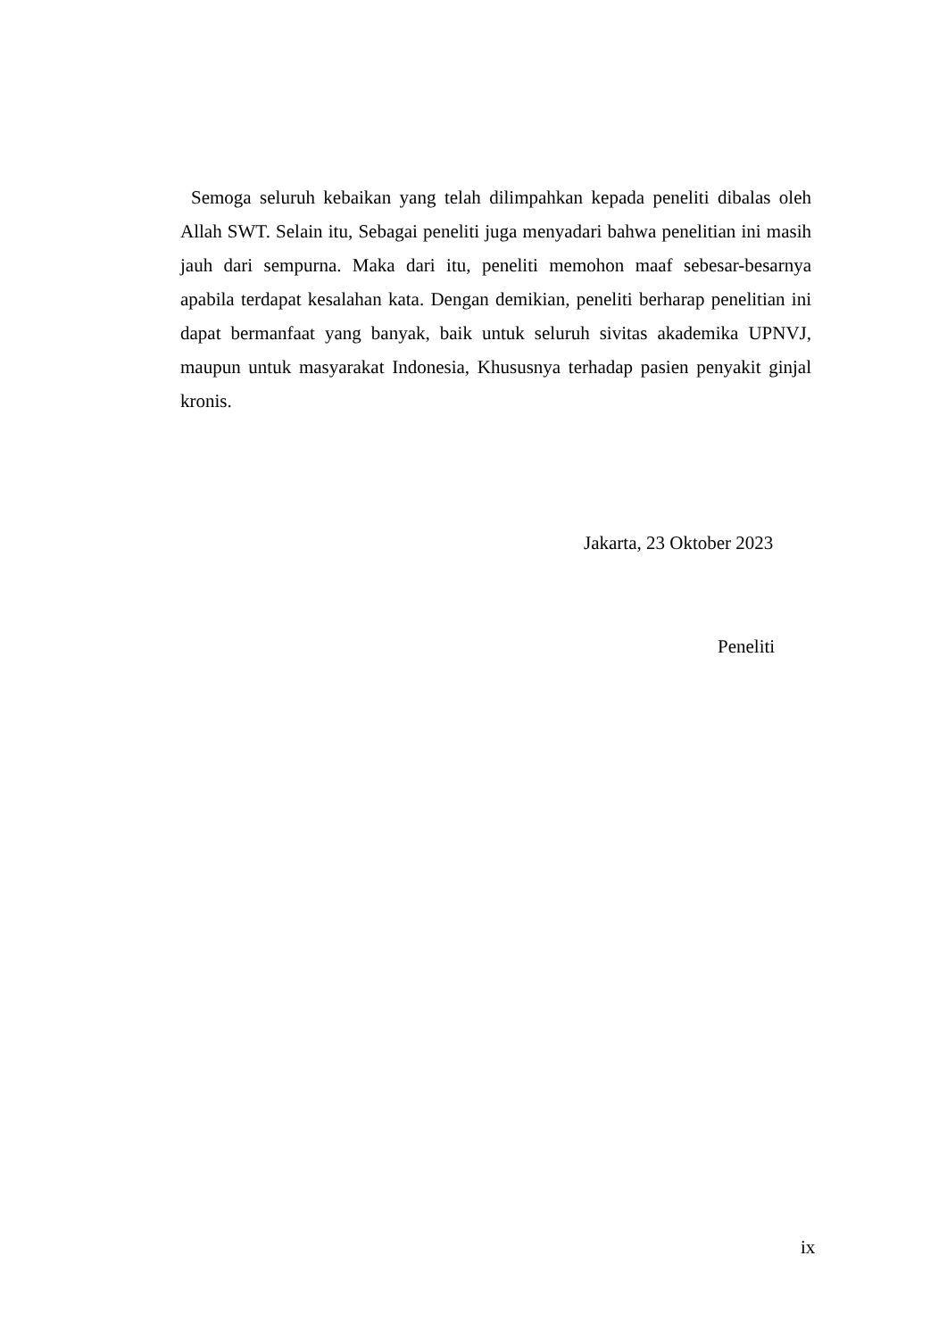Semoga seluruh kebaikan yang telah dilimpahkan kepada peneliti dibalas oleh Allah SWT. Selain itu, Sebagai peneliti juga menyadari bahwa penelitian ini masih jauh dari sempurna. Maka dari itu, peneliti memohon maaf sebesar-besarnya apabila terdapat kesalahan kata. Dengan demikian, peneliti berharap penelitian ini dapat bermanfaat yang banyak, baik untuk seluruh sivitas akademika UPNVJ, maupun untuk masyarakat Indonesia, Khususnya terhadap pasien penyakit ginjal kronis.
Jakarta, 23 Oktober 2023
Peneliti
ix